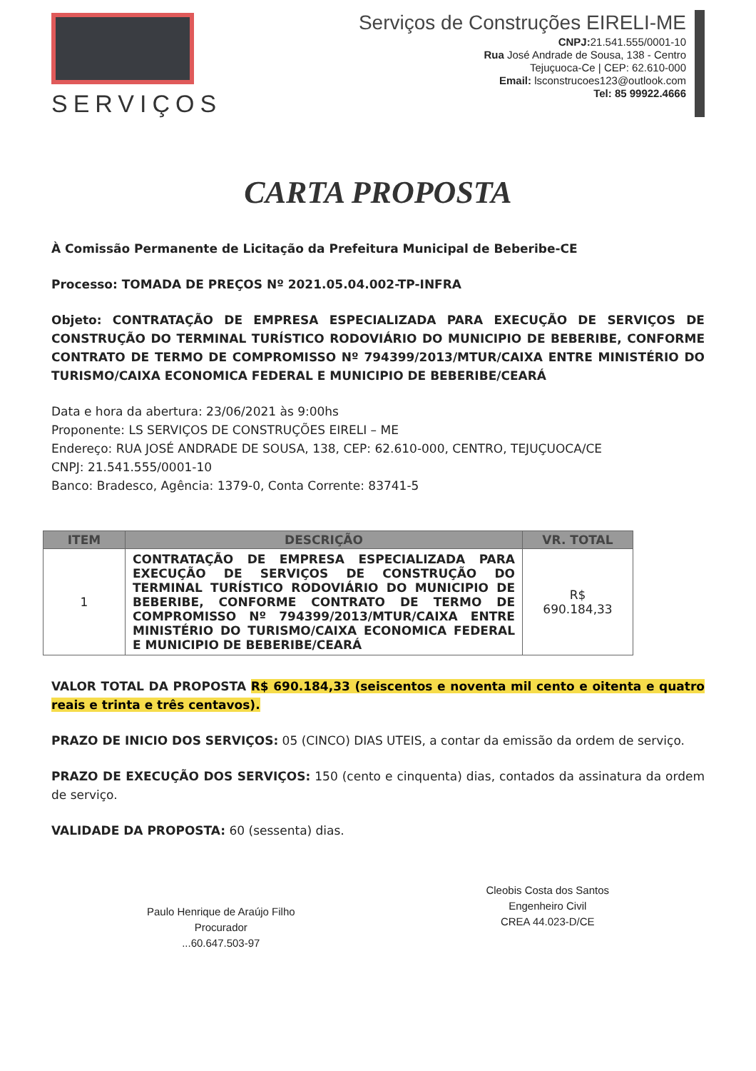SERVIÇOS
Serviços de Construções EIRELI-ME
CNPJ: 21.541.555/0001-10
Rua José Andrade de Sousa, 138 - Centro
Tejuçuoca-Ce | CEP: 62.610-000
Email: lsconstrucoes123@outlook.com
Tel: 85 99922.4666
CARTA PROPOSTA
À Comissão Permanente de Licitação da Prefeitura Municipal de Beberibe-CE
Processo: TOMADA DE PREÇOS Nº 2021.05.04.002-TP-INFRA
Objeto: CONTRATAÇÃO DE EMPRESA ESPECIALIZADA PARA EXECUÇÃO DE SERVIÇOS DE CONSTRUÇÃO DO TERMINAL TURÍSTICO RODOVIÁRIO DO MUNICIPIO DE BEBERIBE, CONFORME CONTRATO DE TERMO DE COMPROMISSO Nº 794399/2013/MTUR/CAIXA ENTRE MINISTÉRIO DO TURISMO/CAIXA ECONOMICA FEDERAL E MUNICIPIO DE BEBERIBE/CEARÁ
Data e hora da abertura: 23/06/2021 às 9:00hs
Proponente: LS SERVIÇOS DE CONSTRUÇÕES EIRELI – ME
Endereço: RUA JOSÉ ANDRADE DE SOUSA, 138, CEP: 62.610-000, CENTRO, TEJUÇUOCA/CE
CNPJ: 21.541.555/0001-10
Banco: Bradesco, Agência: 1379-0, Conta Corrente: 83741-5
| ITEM | DESCRIÇÃO | VR. TOTAL |
| --- | --- | --- |
| 1 | CONTRATAÇÃO DE EMPRESA ESPECIALIZADA PARA EXECUÇÃO DE SERVIÇOS DE CONSTRUÇÃO DO TERMINAL TURÍSTICO RODOVIÁRIO DO MUNICIPIO DE BEBERIBE, CONFORME CONTRATO DE TERMO DE COMPROMISSO Nº 794399/2013/MTUR/CAIXA ENTRE MINISTÉRIO DO TURISMO/CAIXA ECONOMICA FEDERAL E MUNICIPIO DE BEBERIBE/CEARÁ | R$ 690.184,33 |
VALOR TOTAL DA PROPOSTA R$ 690.184,33 (seiscentos e noventa mil cento e oitenta e quatro reais e trinta e três centavos).
PRAZO DE INICIO DOS SERVIÇOS: 05 (CINCO) DIAS UTEIS, a contar da emissão da ordem de serviço.
PRAZO DE EXECUÇÃO DOS SERVIÇOS: 150 (cento e cinquenta) dias, contados da assinatura da ordem de serviço.
VALIDADE DA PROPOSTA: 60 (sessenta) dias.
Paulo Henrique de Araújo Filho
Procurador
...60.647.503-97
Cleobis Costa dos Santos
Engenheiro Civil
CREA 44.023-D/CE